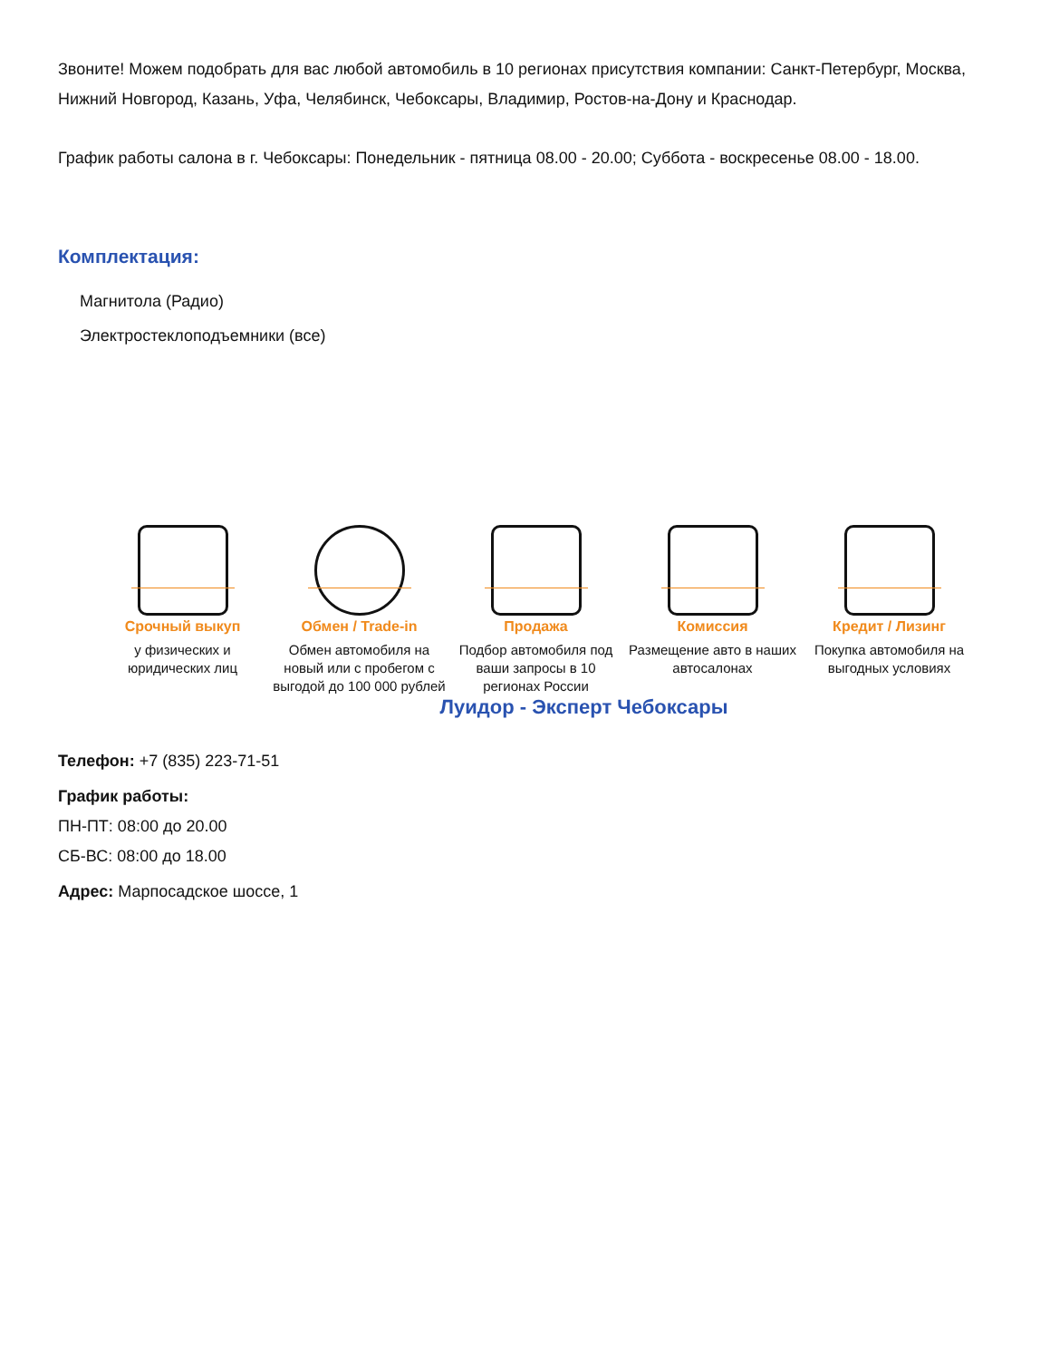Звоните! Можем подобрать для вас любой автомобиль в 10 регионах присутствия компании: Санкт-Петербург, Москва, Нижний Новгород, Казань, Уфа, Челябинск, Чебоксары, Владимир, Ростов-на-Дону и Краснодар.
График работы салона в г. Чебоксары: Понедельник - пятница 08.00 - 20.00; Суббота - воскресенье 08.00 - 18.00.
Комплектация:
Магнитола (Радио)
Электростеклоподъемники (все)
Срочный выкуп
у физических и юридических лиц
Обмен / Trade-in
Обмен автомобиля на новый или с пробегом с выгодой до 100 000 рублей
Продажа
Подбор автомобиля под ваши запросы в 10 регионах России
Комиссия
Размещение авто в наших автосалонах
Кредит / Лизинг
Покупка автомобиля на выгодных условиях
Луидор - Эксперт Чебоксары
Телефон: +7 (835) 223-71-51
График работы:
ПН-ПТ: 08:00 до 20.00
СБ-ВС: 08:00 до 18.00
Адрес: Марпосадское шоссе, 1